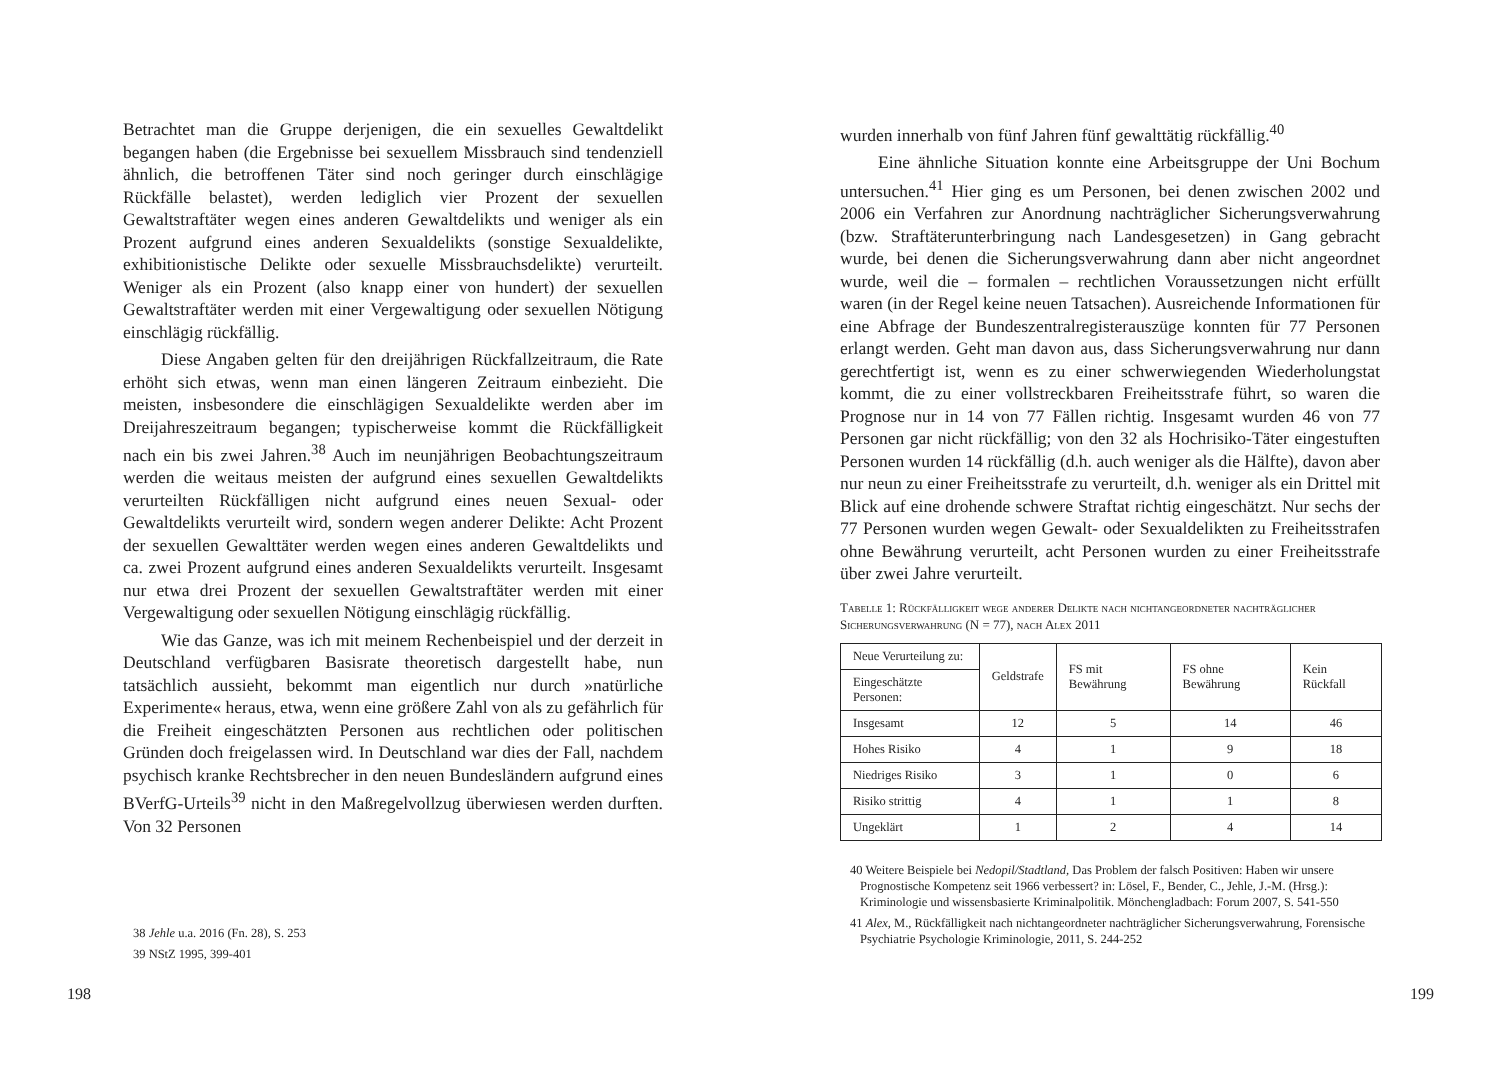Betrachtet man die Gruppe derjenigen, die ein sexuelles Gewaltdelikt begangen haben (die Ergebnisse bei sexuellem Missbrauch sind tendenziell ähnlich, die betroffenen Täter sind noch geringer durch einschlägige Rückfälle belastet), werden lediglich vier Prozent der sexuellen Gewaltstraftäter wegen eines anderen Gewaltdelikts und weniger als ein Prozent aufgrund eines anderen Sexualdelikts (sonstige Sexualdelikte, exhibitionistische Delikte oder sexuelle Missbrauchsdelikte) verurteilt. Weniger als ein Prozent (also knapp einer von hundert) der sexuellen Gewaltstraftäter werden mit einer Vergewaltigung oder sexuellen Nötigung einschlägig rückfällig.
Diese Angaben gelten für den dreijährigen Rückfallzeitraum, die Rate erhöht sich etwas, wenn man einen längeren Zeitraum einbezieht. Die meisten, insbesondere die einschlägigen Sexualdelikte werden aber im Dreijahreszeitraum begangen; typischerweise kommt die Rückfälligkeit nach ein bis zwei Jahren.<sup>38</sup> Auch im neunjährigen Beobachtungszeitraum werden die weitaus meisten der aufgrund eines sexuellen Gewaltdelikts verurteilten Rückfälligen nicht aufgrund eines neuen Sexual- oder Gewaltdelikts verurteilt wird, sondern wegen anderer Delikte: Acht Prozent der sexuellen Gewalttäter werden wegen eines anderen Gewaltdelikts und ca. zwei Prozent aufgrund eines anderen Sexualdelikts verurteilt. Insgesamt nur etwa drei Prozent der sexuellen Gewaltstraftäter werden mit einer Vergewaltigung oder sexuellen Nötigung einschlägig rückfällig.
Wie das Ganze, was ich mit meinem Rechenbeispiel und der derzeit in Deutschland verfügbaren Basisrate theoretisch dargestellt habe, nun tatsächlich aussieht, bekommt man eigentlich nur durch »natürliche Experimente« heraus, etwa, wenn eine größere Zahl von als zu gefährlich für die Freiheit eingeschätzten Personen aus rechtlichen oder politischen Gründen doch freigelassen wird. In Deutschland war dies der Fall, nachdem psychisch kranke Rechtsbrecher in den neuen Bundesländern aufgrund eines BVerfG-Urteils<sup>39</sup> nicht in den Maßregelvollzug überwiesen werden durften. Von 32 Personen
38 Jehle u.a. 2016 (Fn. 28), S. 253
39 NStZ 1995, 399-401
198
wurden innerhalb von fünf Jahren fünf gewalttätig rückfällig.<sup>40</sup>
Eine ähnliche Situation konnte eine Arbeitsgruppe der Uni Bochum untersuchen.<sup>41</sup> Hier ging es um Personen, bei denen zwischen 2002 und 2006 ein Verfahren zur Anordnung nachträglicher Sicherungsverwahrung (bzw. Straftäterunterbringung nach Landesgesetzen) in Gang gebracht wurde, bei denen die Sicherungsverwahrung dann aber nicht angeordnet wurde, weil die – formalen – rechtlichen Voraussetzungen nicht erfüllt waren (in der Regel keine neuen Tatsachen). Ausreichende Informationen für eine Abfrage der Bundeszentralregisterauszüge konnten für 77 Personen erlangt werden. Geht man davon aus, dass Sicherungsverwahrung nur dann gerechtfertigt ist, wenn es zu einer schwerwiegenden Wiederholungstat kommt, die zu einer vollstreckbaren Freiheitsstrafe führt, so waren die Prognose nur in 14 von 77 Fällen richtig. Insgesamt wurden 46 von 77 Personen gar nicht rückfällig; von den 32 als Hochrisiko-Täter eingestuften Personen wurden 14 rückfällig (d.h. auch weniger als die Hälfte), davon aber nur neun zu einer Freiheitsstrafe zu verurteilt, d.h. weniger als ein Drittel mit Blick auf eine drohende schwere Straftat richtig eingeschätzt. Nur sechs der 77 Personen wurden wegen Gewalt- oder Sexualdelikten zu Freiheitsstrafen ohne Bewährung verurteilt, acht Personen wurden zu einer Freiheitsstrafe über zwei Jahre verurteilt.
Tabelle 1: Rückfälligkeit wege anderer Delikte nach nichtangeordneter nachträglicher Sicherungsverwahrung (N = 77), nach Alex 2011
| Neue Verurteilung zu: | Geldstrafe | FS mit Bewährung | FS ohne Bewährung | Kein Rückfall |
| --- | --- | --- | --- | --- |
| Eingeschätzte Personen: | | | | |
| Insgesamt | 12 | 5 | 14 | 46 |
| Hohes Risiko | 4 | 1 | 9 | 18 |
| Niedriges Risiko | 3 | 1 | 0 | 6 |
| Risiko strittig | 4 | 1 | 1 | 8 |
| Ungeklärt | 1 | 2 | 4 | 14 |
40 Weitere Beispiele bei Nedopil/Stadtland, Das Problem der falsch Positiven: Haben wir unsere Prognostische Kompetenz seit 1966 verbessert? in: Lösel, F., Bender, C., Jehle, J.-M. (Hrsg.): Kriminologie und wissensbasierte Kriminalpolitik. Mönchengladbach: Forum 2007, S. 541-550
41 Alex, M., Rückfälligkeit nach nichtangeordneter nachträglicher Sicherungsverwahrung, Forensische Psychiatrie Psychologie Kriminologie, 2011, S. 244-252
199